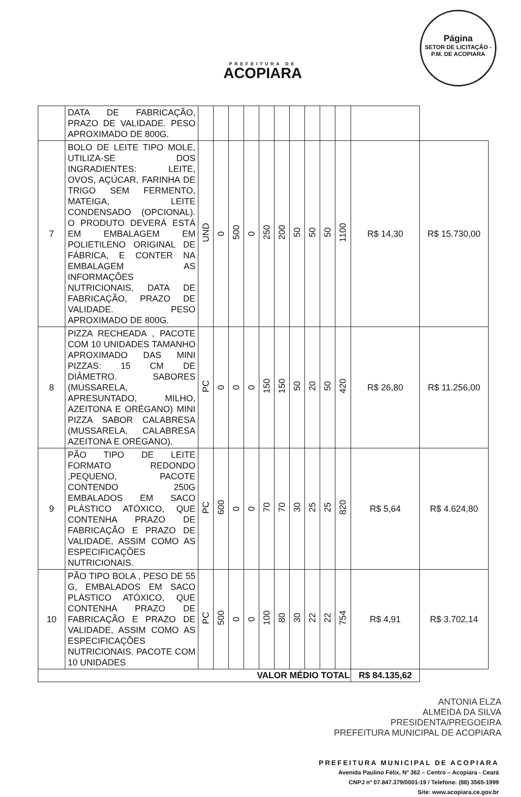PREFEITURA DE
ACOPIARA
Página
SETOR DE LICITAÇÃO - P.M. DE ACOPIARA
| | DATA DE FABRICAÇÃO, PRAZO DE VALIDADE. PESO APROXIMADO DE 800G. | | | | | | | | | | | | |
| 7 | BOLO DE LEITE TIPO MOLE, UTILIZA-SE DOS INGRADIENTES: LEITE, OVOS, AÇÚCAR, FARINHA DE TRIGO SEM FERMENTO, MATEIGA, LEITE CONDENSADO (OPCIONAL). O PRODUTO DEVERÁ ESTÁ EM EMBALAGEM EM POLIETILENO ORIGINAL DE FÁBRICA, E CONTER NA EMBALAGEM AS INFORMAÇÕES NUTRICIONAIS, DATA DE FABRICAÇÃO, PRAZO DE VALIDADE. PESO APROXIMADO DE 800G. | UND | 0 | 500 | 0 | 250 | 200 | 50 | 50 | 50 | 1100 | R$ 14,30 | R$ 15.730,00 |
| 8 | PIZZA RECHEADA , PACOTE COM 10 UNIDADES TAMANHO APROXIMADO DAS MINI PIZZAS: 15 CM DE DIÂMETRO. SABORES (MUSSARELA, APRESUNTADO, MILHO, AZEITONA E ORÉGANO) MINI PIZZA SABOR CALABRESA (MUSSARELA, CALABRESA AZEITONA E ORÉGANO). | PC | 0 | 0 | 0 | 150 | 150 | 50 | 20 | 50 | 420 | R$ 26,80 | R$ 11.256,00 |
| 9 | PÃO TIPO DE LEITE FORMATO REDONDO ,PEQUENO, PACOTE CONTENDO 250G EMBALADOS EM SACO PLÁSTICO ATÓXICO, QUE CONTENHA PRAZO DE FABRICAÇÃO E PRAZO DE VALIDADE, ASSIM COMO AS ESPECIFICAÇÕES NUTRICIONAIS. | PC | 600 | 0 | 0 | 70 | 70 | 30 | 25 | 25 | 820 | R$ 5,64 | R$ 4.624,80 |
| 10 | PÃO TIPO BOLA , PESO DE 55 G, EMBALADOS EM SACO PLÁSTICO ATÓXICO, QUE CONTENHA PRAZO DE FABRICAÇÃO E PRAZO DE VALIDADE, ASSIM COMO AS ESPECIFICAÇÕES NUTRICIONAIS. PACOTE COM 10 UNIDADES | PC | 500 | 0 | 0 | 100 | 80 | 30 | 22 | 22 | 754 | R$ 4,91 | R$ 3.702,14 |
| VALOR MÉDIO TOTAL | | | | | | | | | | | | R$ 84.135,62 | |
ANTONIA ELZA
ALMEIDA DA SILVA
PRESIDENTA/PREGOEIRA
PREFEITURA MUNICIPAL DE ACOPIARA
PREFEITURA MUNICIPAL DE ACOPIARA
Avenida Paulino Félix, Nº 362 – Centro – Acopiara - Ceará
CNPJ nº 07.847.379/0001-19 / Telefone: (88) 3565-1999
Site: www.acopiara.ce.gov.br